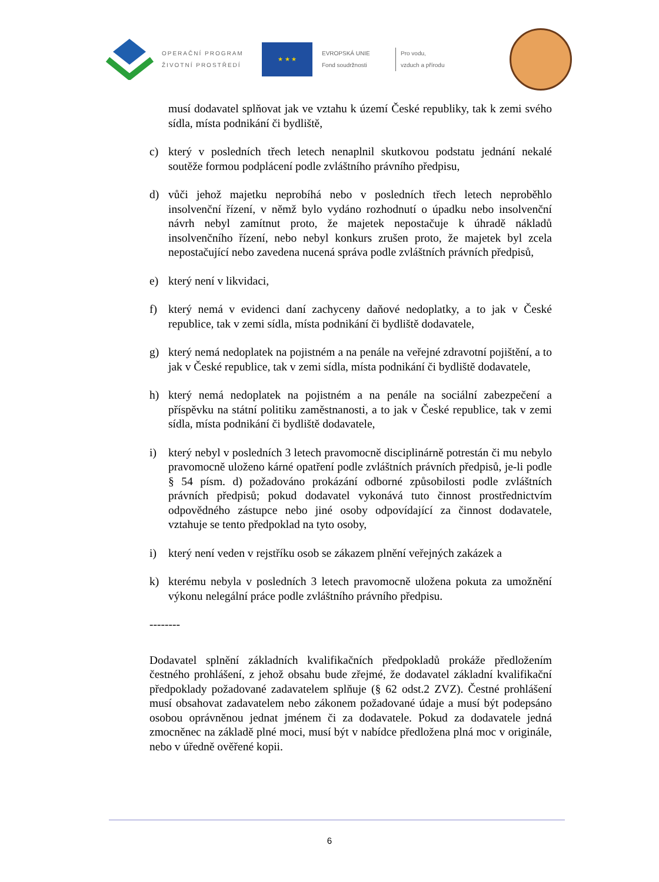OPERAČNÍ PROGRAM
ŽIVOTNÍ PROSTŘEDÍ
★ ★ ★
EVROPSKÁ UNIE
Fond soudržnosti
Pro vodu,
vzduch a přírodu
musí dodavatel splňovat jak ve vztahu k území České republiky, tak k zemi svého sídla, místa podnikání či bydliště,
c) který v posledních třech letech nenaplnil skutkovou podstatu jednání nekalé soutěže formou podplácení podle zvláštního právního předpisu,
d) vůči jehož majetku neprobíhá nebo v posledních třech letech neproběhlo insolvenční řízení, v němž bylo vydáno rozhodnutí o úpadku nebo insolvenční návrh nebyl zamítnut proto, že majetek nepostačuje k úhradě nákladů insolvenčního řízení, nebo nebyl konkurs zrušen proto, že majetek byl zcela nepostačující nebo zavedena nucená správa podle zvláštních právních předpisů,
e) který není v likvidaci,
f) který nemá v evidenci daní zachyceny daňové nedoplatky, a to jak v České republice, tak v zemi sídla, místa podnikání či bydliště dodavatele,
g) který nemá nedoplatek na pojistném a na penále na veřejné zdravotní pojištění, a to jak v České republice, tak v zemi sídla, místa podnikání či bydliště dodavatele,
h) který nemá nedoplatek na pojistném a na penále na sociální zabezpečení a příspěvku na státní politiku zaměstnanosti, a to jak v České republice, tak v zemi sídla, místa podnikání či bydliště dodavatele,
i) který nebyl v posledních 3 letech pravomocně disciplinárně potrestán či mu nebylo pravomocně uloženo kárné opatření podle zvláštních právních předpisů, je-li podle § 54 písm. d) požadováno prokázání odborné způsobilosti podle zvláštních právních předpisů; pokud dodavatel vykonává tuto činnost prostřednictvím odpovědného zástupce nebo jiné osoby odpovídající za činnost dodavatele, vztahuje se tento předpoklad na tyto osoby,
i) který není veden v rejstříku osob se zákazem plnění veřejných zakázek a
k) kterému nebyla v posledních 3 letech pravomocně uložena pokuta za umožnění výkonu nelegální práce podle zvláštního právního předpisu.
--------
Dodavatel splnění základních kvalifikačních předpokladů prokáže předložením čestného prohlášení, z jehož obsahu bude zřejmé, že dodavatel základní kvalifikační předpoklady požadované zadavatelem splňuje (§ 62 odst.2 ZVZ). Čestné prohlášení musí obsahovat zadavatelem nebo zákonem požadované údaje a musí být podepsáno osobou oprávněnou jednat jménem či za dodavatele. Pokud za dodavatele jedná zmocněnec na základě plné moci, musí být v nabídce předložena plná moc v originále, nebo v úředně ověřené kopii.
6